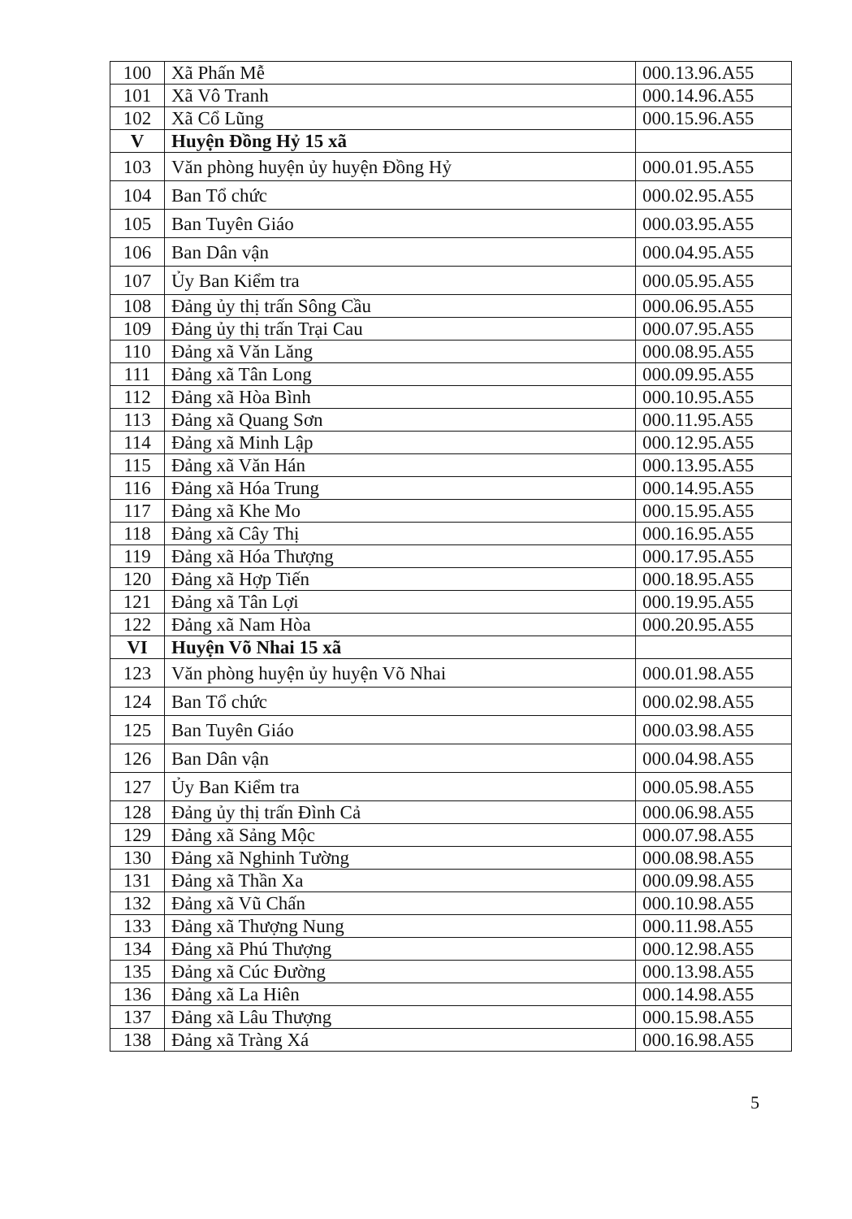| 100 | Xã Phấn Mễ | 000.13.96.A55 |
| 101 | Xã Vô Tranh | 000.14.96.A55 |
| 102 | Xã Cổ Lũng | 000.15.96.A55 |
| V | Huyện Đồng Hỷ 15 xã | |
| 103 | Văn phòng huyện ủy huyện Đồng Hỷ | 000.01.95.A55 |
| 104 | Ban Tổ chức | 000.02.95.A55 |
| 105 | Ban Tuyên Giáo | 000.03.95.A55 |
| 106 | Ban Dân vận | 000.04.95.A55 |
| 107 | Ủy Ban Kiểm tra | 000.05.95.A55 |
| 108 | Đảng ủy thị trấn Sông Cầu | 000.06.95.A55 |
| 109 | Đảng ủy thị trấn Trại Cau | 000.07.95.A55 |
| 110 | Đảng xã Văn Lăng | 000.08.95.A55 |
| 111 | Đảng xã Tân Long | 000.09.95.A55 |
| 112 | Đảng xã Hòa Bình | 000.10.95.A55 |
| 113 | Đảng xã Quang Sơn | 000.11.95.A55 |
| 114 | Đảng xã Minh Lập | 000.12.95.A55 |
| 115 | Đảng xã Văn Hán | 000.13.95.A55 |
| 116 | Đảng xã Hóa Trung | 000.14.95.A55 |
| 117 | Đảng xã Khe Mo | 000.15.95.A55 |
| 118 | Đảng xã Cây Thị | 000.16.95.A55 |
| 119 | Đảng xã Hóa Thượng | 000.17.95.A55 |
| 120 | Đảng xã Hợp Tiến | 000.18.95.A55 |
| 121 | Đảng xã Tân Lợi | 000.19.95.A55 |
| 122 | Đảng xã Nam Hòa | 000.20.95.A55 |
| VI | Huyện Võ Nhai 15 xã | |
| 123 | Văn phòng huyện ủy huyện Võ Nhai | 000.01.98.A55 |
| 124 | Ban Tổ chức | 000.02.98.A55 |
| 125 | Ban Tuyên Giáo | 000.03.98.A55 |
| 126 | Ban Dân vận | 000.04.98.A55 |
| 127 | Ủy Ban Kiểm tra | 000.05.98.A55 |
| 128 | Đảng ủy thị trấn Đình Cả | 000.06.98.A55 |
| 129 | Đảng xã Sảng Mộc | 000.07.98.A55 |
| 130 | Đảng xã Nghinh Tường | 000.08.98.A55 |
| 131 | Đảng xã Thần Xa | 000.09.98.A55 |
| 132 | Đảng xã Vũ Chấn | 000.10.98.A55 |
| 133 | Đảng xã Thượng Nung | 000.11.98.A55 |
| 134 | Đảng xã Phú Thượng | 000.12.98.A55 |
| 135 | Đảng xã Cúc Đường | 000.13.98.A55 |
| 136 | Đảng xã La Hiên | 000.14.98.A55 |
| 137 | Đảng xã Lâu Thượng | 000.15.98.A55 |
| 138 | Đảng xã Tràng Xá | 000.16.98.A55 |
5